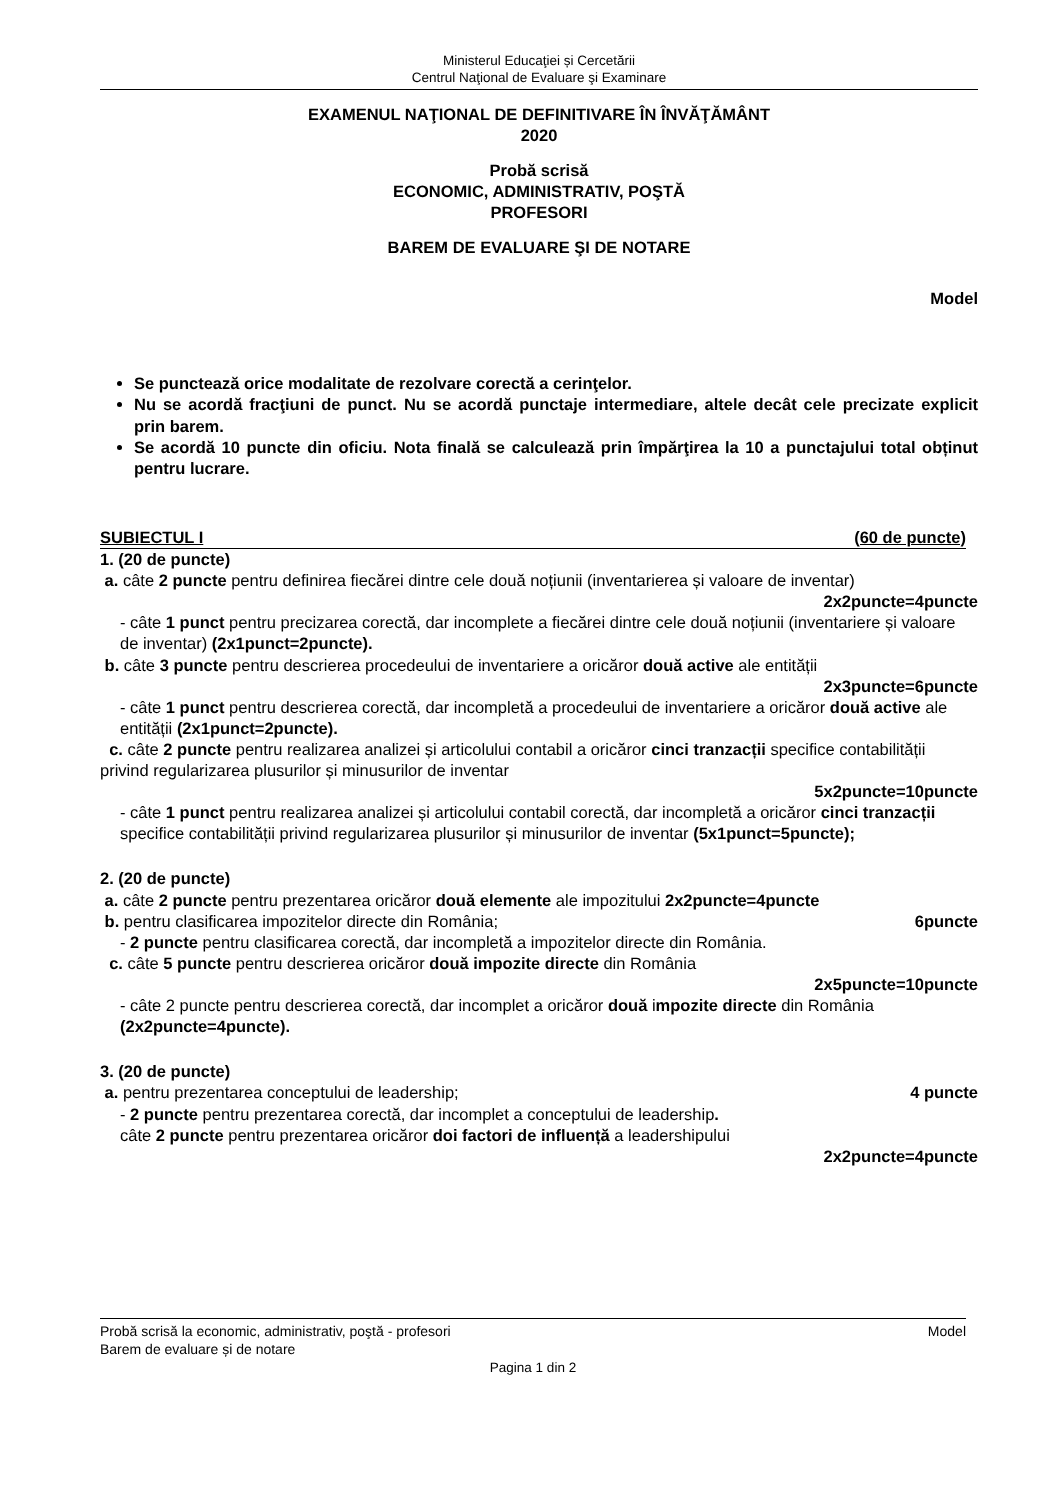Ministerul Educaţiei și Cercetării
Centrul Naţional de Evaluare şi Examinare
EXAMENUL NAŢIONAL DE DEFINITIVARE ÎN ÎNVĂŢĂMÂNT
2020
Probă scrisă
ECONOMIC, ADMINISTRATIV, POŞTĂ
PROFESORI
BAREM DE EVALUARE ŞI DE NOTARE
Model
Se punctează orice modalitate de rezolvare corectă a cerinţelor.
Nu se acordă fracţiuni de punct. Nu se acordă punctaje intermediare, altele decât cele precizate explicit prin barem.
Se acordă 10 puncte din oficiu. Nota finală se calculează prin împărţirea la 10 a punctajului total obținut pentru lucrare.
SUBIECTUL I (60 de puncte)
1. (20 de puncte)
a. câte 2 puncte pentru definirea fiecărei dintre cele două noțiunii (inventarierea și valoare de inventar)
2x2puncte=4puncte
- câte 1 punct pentru precizarea corectă, dar incomplete a fiecărei dintre cele două noțiunii (inventariere și valoare de inventar) (2x1punct=2puncte).
b. câte 3 puncte pentru descrierea procedeului de inventariere a oricăror două active ale entității
2x3puncte=6puncte
- câte 1 punct pentru descrierea corectă, dar incompletă a procedeului de inventariere a oricăror două active ale entității (2x1punct=2puncte).
c. câte 2 puncte pentru realizarea analizei și articolului contabil a oricăror cinci tranzacții specifice contabilității privind regularizarea plusurilor și minusurilor de inventar
5x2puncte=10puncte
- câte 1 punct pentru realizarea analizei și articolului contabil corectă, dar incompletă a oricăror cinci tranzacții specifice contabilității privind regularizarea plusurilor și minusurilor de inventar (5x1punct=5puncte);
2. (20 de puncte)
a. câte 2 puncte pentru prezentarea oricăror două elemente ale impozitului 2x2puncte=4puncte
b. pentru clasificarea impozitelor directe din România; 6puncte
- 2 puncte pentru clasificarea corectă, dar incompletă a impozitelor directe din România.
c. câte 5 puncte pentru descrierea oricăror două impozite directe din România
2x5puncte=10puncte
- câte 2 puncte pentru descrierea corectă, dar incomplet a oricăror două impozite directe din România (2x2puncte=4puncte).
3. (20 de puncte)
a. pentru prezentarea conceptului de leadership; 4 puncte
- 2 puncte pentru prezentarea corectă, dar incomplet a conceptului de leadership.
câte 2 puncte pentru prezentarea oricăror doi factori de influență a leadershipului
2x2puncte=4puncte
Probă scrisă la economic, administrativ, poştă - profesori Model
Barem de evaluare și de notare
Pagina 1 din 2